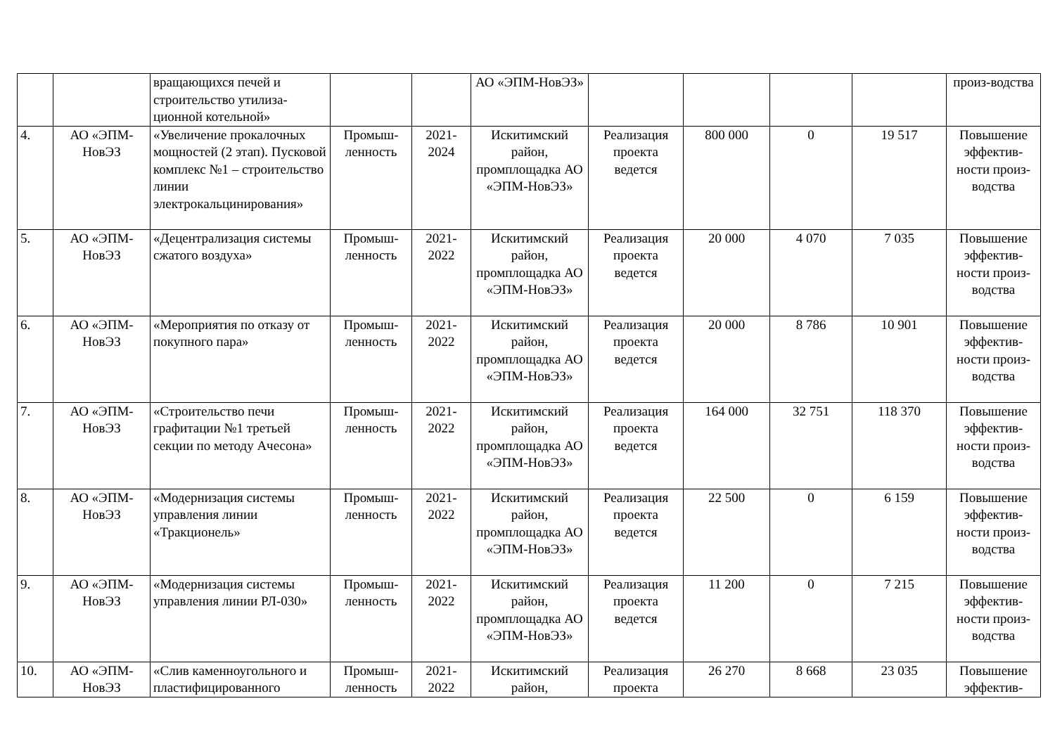| | | вращающихся печей и строительство утилиза-ционной котельной» | | | АО «ЭПМ-НовЭЗ» | | | | | произ-водства |
| 4. | АО «ЭПМ-НовЭЗ | «Увеличение прокалочных мощностей (2 этап). Пусковой комплекс №1 – строительство линии электрокальцинирования» | Промыш-ленность | 2021-2024 | Искитимский район, промплощадка АО «ЭПМ-НовЭЗ» | Реализация проекта ведется | 800 000 | 0 | 19 517 | Повышение эффектив-ности произ-водства |
| 5. | АО «ЭПМ-НовЭЗ | «Децентрализация системы сжатого воздуха» | Промыш-ленность | 2021-2022 | Искитимский район, промплощадка АО «ЭПМ-НовЭЗ» | Реализация проекта ведется | 20 000 | 4 070 | 7 035 | Повышение эффектив-ности произ-водства |
| 6. | АО «ЭПМ-НовЭЗ | «Мероприятия по отказу от покупного пара» | Промыш-ленность | 2021-2022 | Искитимский район, промплощадка АО «ЭПМ-НовЭЗ» | Реализация проекта ведется | 20 000 | 8 786 | 10 901 | Повышение эффектив-ности произ-водства |
| 7. | АО «ЭПМ-НовЭЗ | «Строительство печи графитации №1 третьей секции по методу Ачесона» | Промыш-ленность | 2021-2022 | Искитимский район, промплощадка АО «ЭПМ-НовЭЗ» | Реализация проекта ведется | 164 000 | 32 751 | 118 370 | Повышение эффектив-ности произ-водства |
| 8. | АО «ЭПМ-НовЭЗ | «Модернизация системы управления линии «Тракционель» | Промыш-ленность | 2021-2022 | Искитимский район, промплощадка АО «ЭПМ-НовЭЗ» | Реализация проекта ведется | 22 500 | 0 | 6 159 | Повышение эффектив-ности произ-водства |
| 9. | АО «ЭПМ-НовЭЗ | «Модернизация системы управления линии РЛ-030» | Промыш-ленность | 2021-2022 | Искитимский район, промплощадка АО «ЭПМ-НовЭЗ» | Реализация проекта ведется | 11 200 | 0 | 7 215 | Повышение эффектив-ности произ-водства |
| 10. | АО «ЭПМ-НовЭЗ | «Слив каменноугольного и пластифицированного | Промыш-ленность | 2021-2022 | Искитимский район, | Реализация проекта | 26 270 | 8 668 | 23 035 | Повышение эффектив- |